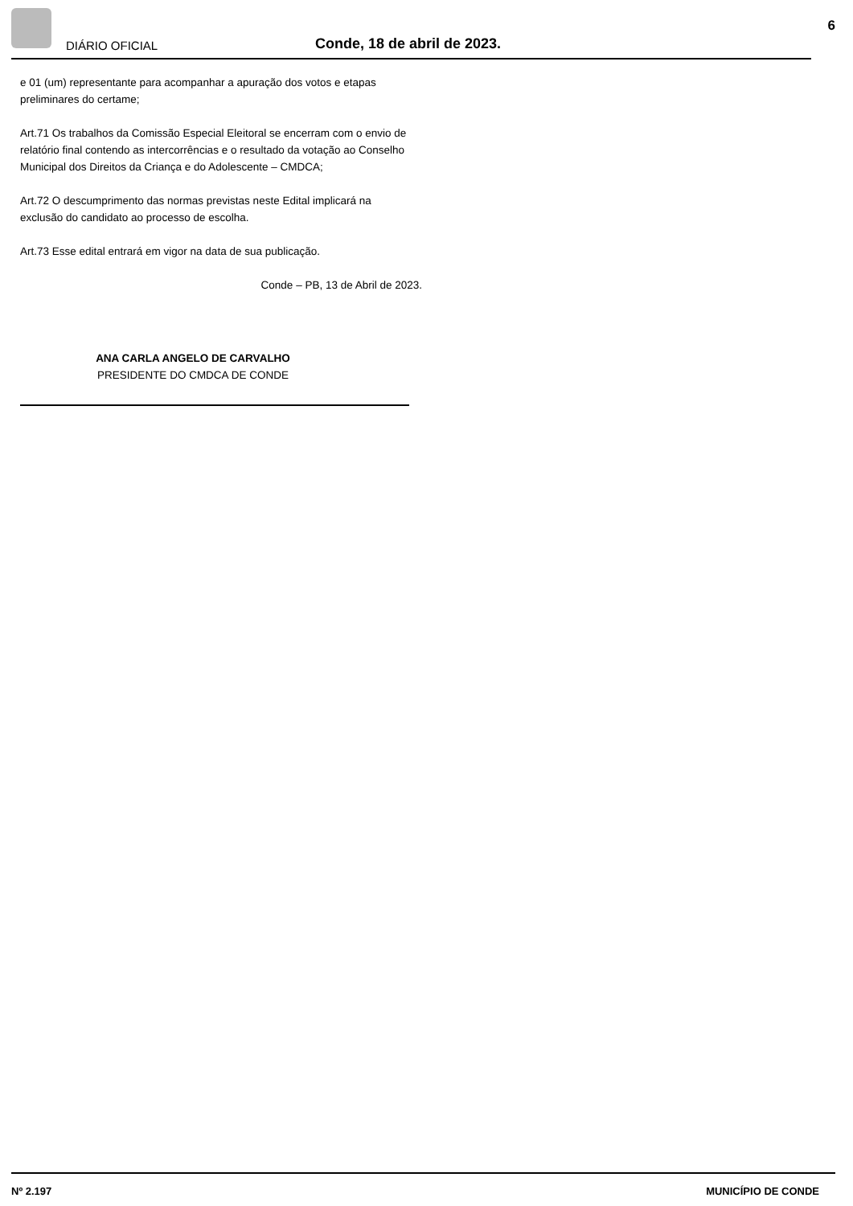DIÁRIO OFICIAL Conde, 18 de abril de 2023.
6
e 01 (um) representante para acompanhar a apuração dos votos e etapas preliminares do certame;
Art.71 Os trabalhos da Comissão Especial Eleitoral se encerram com o envio de relatório final contendo as intercorrências e o resultado da votação ao Conselho Municipal dos Direitos da Criança e do Adolescente – CMDCA;
Art.72 O descumprimento das normas previstas neste Edital implicará na exclusão do candidato ao processo de escolha.
Art.73 Esse edital entrará em vigor na data de sua publicação.
Conde – PB, 13 de Abril de 2023.
ANA CARLA ANGELO DE CARVALHO
PRESIDENTE DO CMDCA DE CONDE
Nº 2.197 MUNICÍPIO DE CONDE